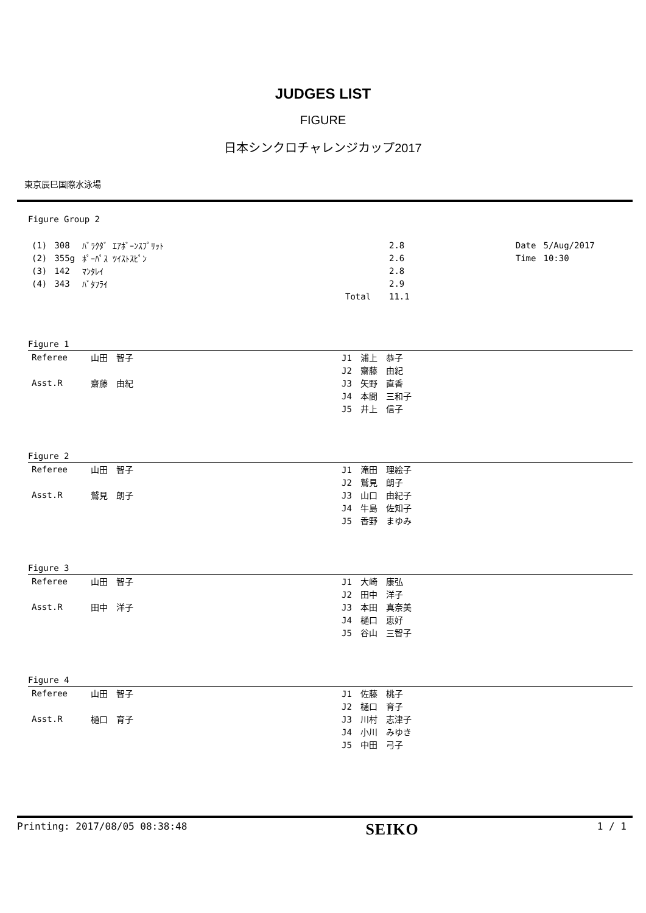JUDGES LIST
FIGURE
日本シンクロチャレンジカップ2017
東京辰巳国際水泳場
Figure Group 2
| (1) | 308 | ﾊﾞﾗｸﾀﾞ ｴｱﾎﾞｰﾝｽﾌﾟﾘｯﾄ | | 2.8 | | Date | 5/Aug/2017 |
| (2) | 355g | ﾎﾟｰﾊﾟｽ ﾂｲｽﾄｽﾋﾟﾝ | | 2.6 | | Time | 10:30 |
| (3) | 142 | ﾏﾝﾀﾚｲ | | 2.8 | | | |
| (4) | 343 | ﾊﾞﾀﾌﾗｲ | | 2.9 | | | |
| | | | Total | 11.1 | | | |
Figure 1
| Referee | 山田 智子 | J1 浦上 恭子 |
| | | J2 齋藤 由紀 |
| Asst.R | 齋藤 由紀 | J3 矢野 直香 |
| | | J4 本間 三和子 |
| | | J5 井上 信子 |
Figure 2
| Referee | 山田 智子 | J1 滝田 理絵子 |
| | | J2 鷲見 朗子 |
| Asst.R | 鷲見 朗子 | J3 山口 由紀子 |
| | | J4 牛島 佐知子 |
| | | J5 香野 まゆみ |
Figure 3
| Referee | 山田 智子 | J1 大崎 康弘 |
| | | J2 田中 洋子 |
| Asst.R | 田中 洋子 | J3 本田 真奈美 |
| | | J4 樋口 恵好 |
| | | J5 谷山 三智子 |
Figure 4
| Referee | 山田 智子 | J1 佐藤 桃子 |
| | | J2 樋口 育子 |
| Asst.R | 樋口 育子 | J3 川村 志津子 |
| | | J4 小川 みゆき |
| | | J5 中田 弓子 |
Printing: 2017/08/05 08:38:48 SEIKO 1 / 1